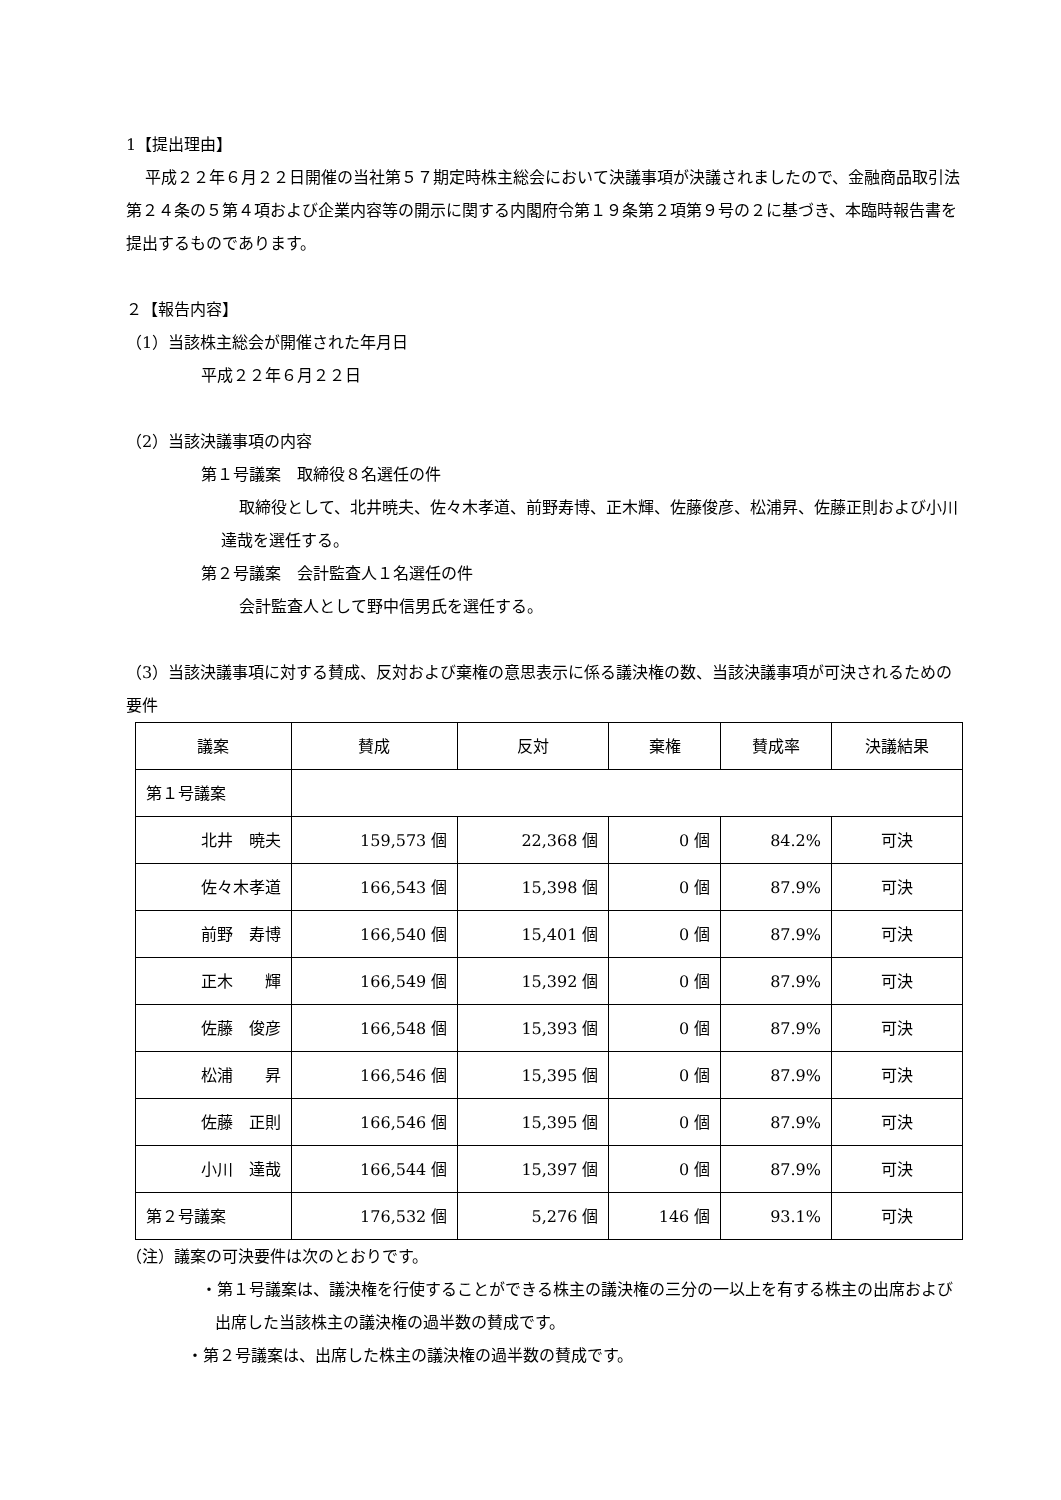1【提出理由】
平成２２年６月２２日開催の当社第５７期定時株主総会において決議事項が決議されましたので、金融商品取引法第２４条の５第４項および企業内容等の開示に関する内閣府令第１９条第２項第９号の２に基づき、本臨時報告書を提出するものであります。
２【報告内容】
（1）当該株主総会が開催された年月日
平成２２年６月２２日
（2）当該決議事項の内容
第１号議案　取締役８名選任の件
取締役として、北井暁夫、佐々木孝道、前野寿博、正木輝、佐藤俊彦、松浦昇、佐藤正則および小川達哉を選任する。
第２号議案　会計監査人１名選任の件
会計監査人として野中信男氏を選任する。
（3）当該決議事項に対する賛成、反対および棄権の意思表示に係る議決権の数、当該決議事項が可決されるための要件
| 議案 | 賛成 | 反対 | 棄権 | 賛成率 | 決議結果 |
| --- | --- | --- | --- | --- | --- |
| 第１号議案 | | | | | |
| 北井 暁夫 | 159,573 個 | 22,368 個 | 0 個 | 84.2% | 可決 |
| 佐々木孝道 | 166,543 個 | 15,398 個 | 0 個 | 87.9% | 可決 |
| 前野 寿博 | 166,540 個 | 15,401 個 | 0 個 | 87.9% | 可決 |
| 正木 輝 | 166,549 個 | 15,392 個 | 0 個 | 87.9% | 可決 |
| 佐藤 俊彦 | 166,548 個 | 15,393 個 | 0 個 | 87.9% | 可決 |
| 松浦 昇 | 166,546 個 | 15,395 個 | 0 個 | 87.9% | 可決 |
| 佐藤 正則 | 166,546 個 | 15,395 個 | 0 個 | 87.9% | 可決 |
| 小川 達哉 | 166,544 個 | 15,397 個 | 0 個 | 87.9% | 可決 |
| 第２号議案 | 176,532 個 | 5,276 個 | 146 個 | 93.1% | 可決 |
（注）議案の可決要件は次のとおりです。
・第１号議案は、議決権を行使することができる株主の議決権の三分の一以上を有する株主の出席および出席した当該株主の議決権の過半数の賛成です。
・第２号議案は、出席した株主の議決権の過半数の賛成です。